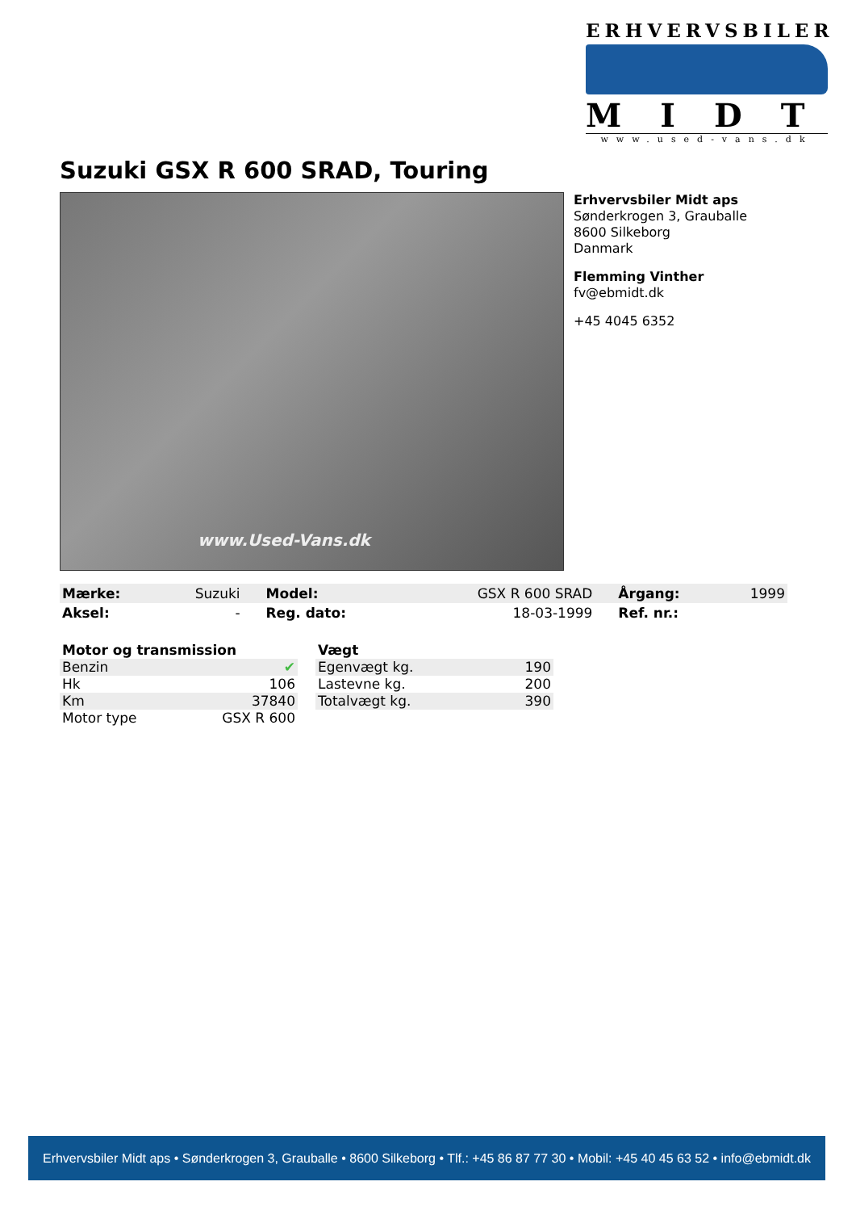ERHVERVSBILER
MIDT
www.used-vans.dk
Suzuki GSX R 600 SRAD, Touring
www.Used-Vans.dk
Erhvervsbiler Midt aps
Sønderkrogen 3, Grauballe
8600 Silkeborg
Danmark
Flemming Vinther
fv@ebmidt.dk
+45 4045 6352
| Mærke: | Suzuki | | Model: | GSX R 600 SRAD | | Årgang: | 1999 |
| Aksel: | - | | Reg. dato: | 18-03-1999 | | Ref. nr.: | |
| Motor og transmission | |
| Benzin | ✔ |
| Hk | 106 |
| Km | 37840 |
| Motor type | GSX R 600 |
| Vægt | |
| Egenvægt kg. | 190 |
| Lastevne kg. | 200 |
| Totalvægt kg. | 390 |
Erhvervsbiler Midt aps • Sønderkrogen 3, Grauballe • 8600 Silkeborg • Tlf.: +45 86 87 77 30 • Mobil: +45 40 45 63 52 • info@ebmidt.dk